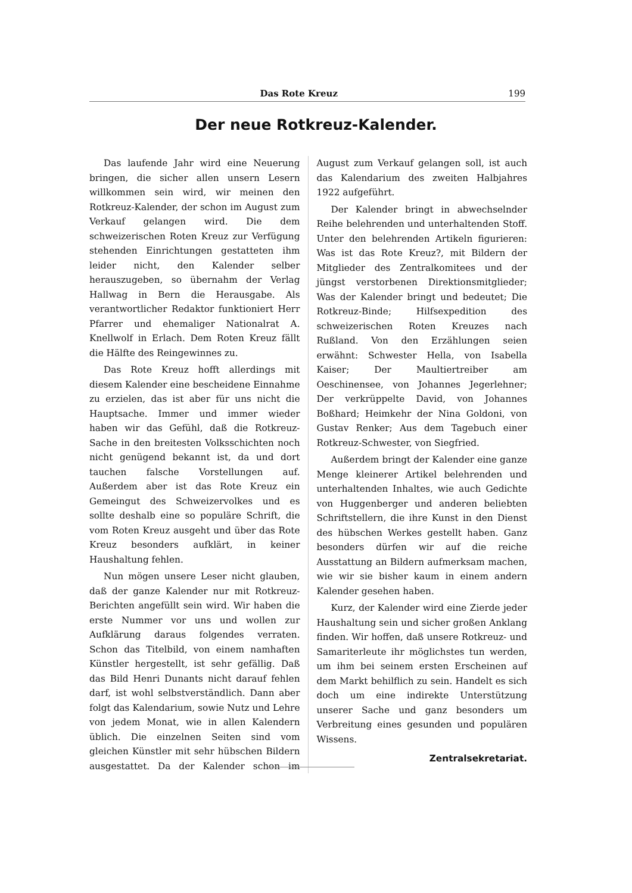Das Rote Kreuz 199
Der neue Rotkreuz-Kalender.
Das laufende Jahr wird eine Neuerung bringen, die sicher allen unsern Lesern willkommen sein wird, wir meinen den Rotkreuz-Kalender, der schon im August zum Verkauf gelangen wird. Die dem schweizerischen Roten Kreuz zur Verfügung stehenden Einrichtungen gestatteten ihm leider nicht, den Kalender selber herauszugeben, so übernahm der Verlag Hallwag in Bern die Herausgabe. Als verantwortlicher Redaktor funktioniert Herr Pfarrer und ehemaliger Nationalrat A. Knellwolf in Erlach. Dem Roten Kreuz fällt die Hälfte des Reingewinnes zu.
Das Rote Kreuz hofft allerdings mit diesem Kalender eine bescheidene Einnahme zu erzielen, das ist aber für uns nicht die Hauptsache. Immer und immer wieder haben wir das Gefühl, daß die Rotkreuz-Sache in den breitesten Volksschichten noch nicht genügend bekannt ist, da und dort tauchen falsche Vorstellungen auf. Außerdem aber ist das Rote Kreuz ein Gemeingut des Schweizervolkes und es sollte deshalb eine so populäre Schrift, die vom Roten Kreuz ausgeht und über das Rote Kreuz besonders aufklärt, in keiner Haushaltung fehlen.
Nun mögen unsere Leser nicht glauben, daß der ganze Kalender nur mit Rotkreuz-Berichten angefüllt sein wird. Wir haben die erste Nummer vor uns und wollen zur Aufklärung daraus folgendes verraten. Schon das Titelbild, von einem namhaften Künstler hergestellt, ist sehr gefällig. Daß das Bild Henri Dunants nicht darauf fehlen darf, ist wohl selbstverständlich. Dann aber folgt das Kalendarium, sowie Nutz und Lehre von jedem Monat, wie in allen Kalendern üblich. Die einzelnen Seiten sind vom gleichen Künstler mit sehr hübschen Bildern ausgestattet. Da der Kalender schon im August zum Verkauf gelangen soll, ist auch das Kalendarium des zweiten Halbjahres 1922 aufgeführt.
Der Kalender bringt in abwechselnder Reihe belehrenden und unterhaltenden Stoff. Unter den belehrenden Artikeln figurieren: Was ist das Rote Kreuz?, mit Bildern der Mitglieder des Zentralkomitees und der jüngst verstorbenen Direktionsmitglieder; Was der Kalender bringt und bedeutet; Die Rotkreuz-Binde; Hilfsexpedition des schweizerischen Roten Kreuzes nach Rußland. Von den Erzählungen seien erwähnt: Schwester Hella, von Isabella Kaiser; Der Maultiertreiber am Oeschinensee, von Johannes Jegerlehner; Der verkrüppelte David, von Johannes Boßhard; Heimkehr der Nina Goldoni, von Gustav Renker; Aus dem Tagebuch einer Rotkreuz-Schwester, von Siegfried.
Außerdem bringt der Kalender eine ganze Menge kleinerer Artikel belehrenden und unterhaltenden Inhaltes, wie auch Gedichte von Huggenberger und anderen beliebten Schriftstellern, die ihre Kunst in den Dienst des hübschen Werkes gestellt haben. Ganz besonders dürfen wir auf die reiche Ausstattung an Bildern aufmerksam machen, wie wir sie bisher kaum in einem andern Kalender gesehen haben.
Kurz, der Kalender wird eine Zierde jeder Haushaltung sein und sicher großen Anklang finden. Wir hoffen, daß unsere Rotkreuz- und Samariterleute ihr möglichstes tun werden, um ihm bei seinem ersten Erscheinen auf dem Markt behilflich zu sein. Handelt es sich doch um eine indirekte Unterstützung unserer Sache und ganz besonders um Verbreitung eines gesunden und populären Wissens.
Zentralsekretariat.